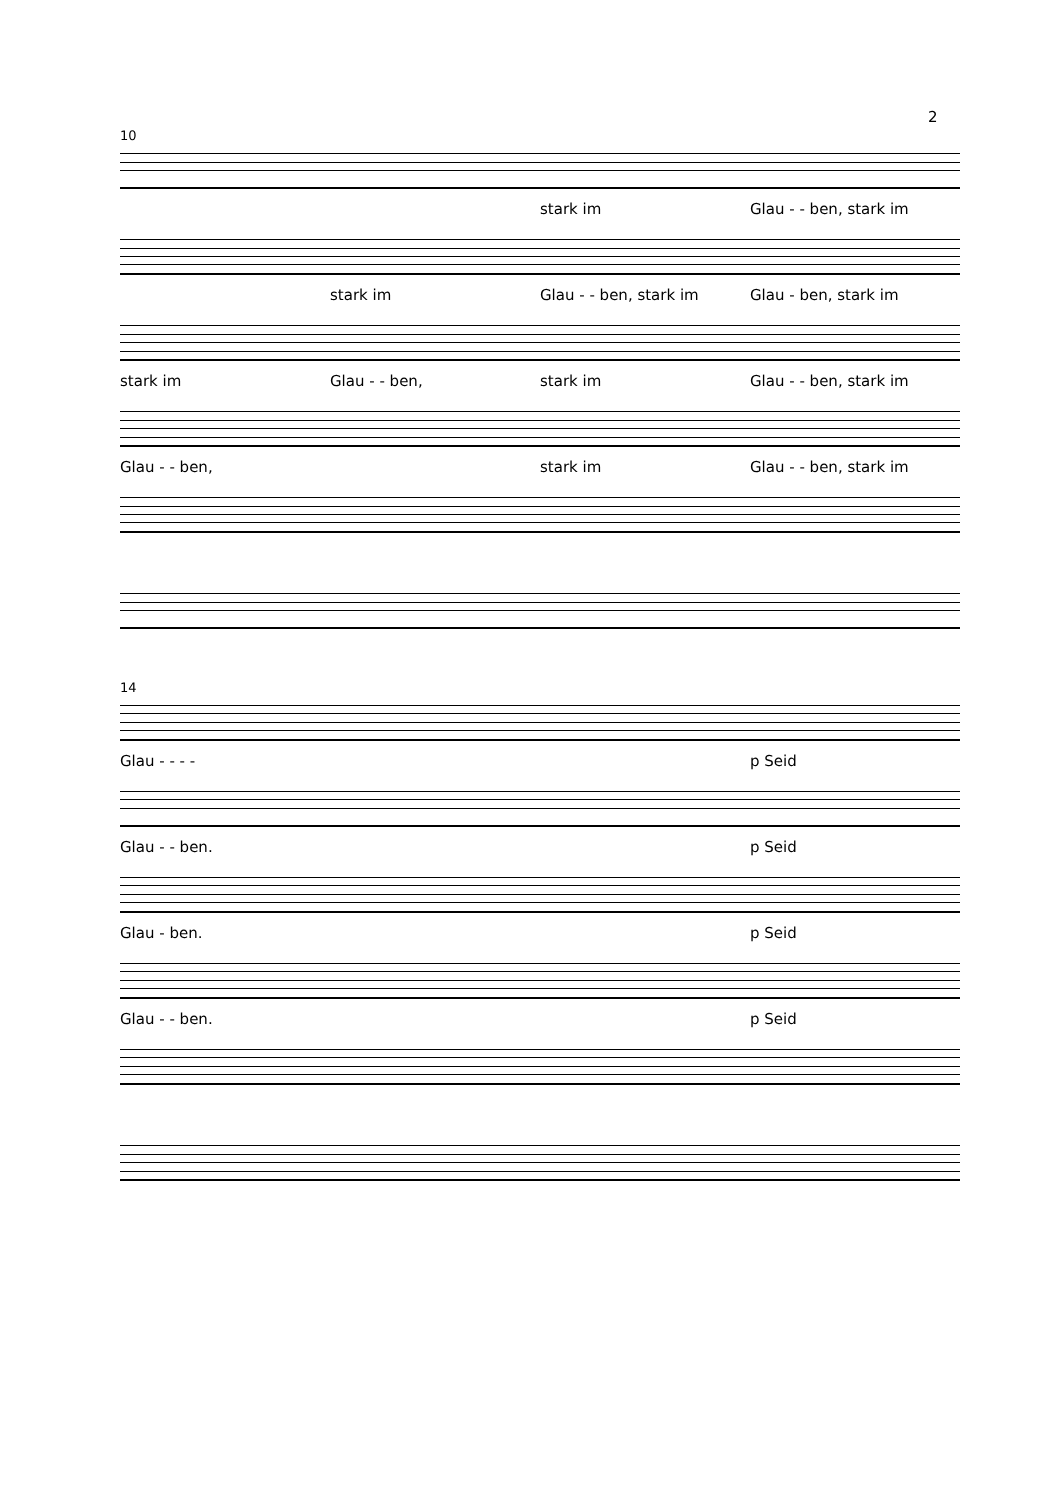2
10
stark im Glau - - ben, stark im
stark im Glau - - ben, stark im Glau - ben, stark im
stark im Glau - - ben, stark im Glau - - ben, stark im
Glau - - ben, stark im Glau - - ben, stark im
14
Glau - - - - p Seid
Glau - - ben. p Seid
Glau - ben. p Seid
Glau - - ben. p Seid